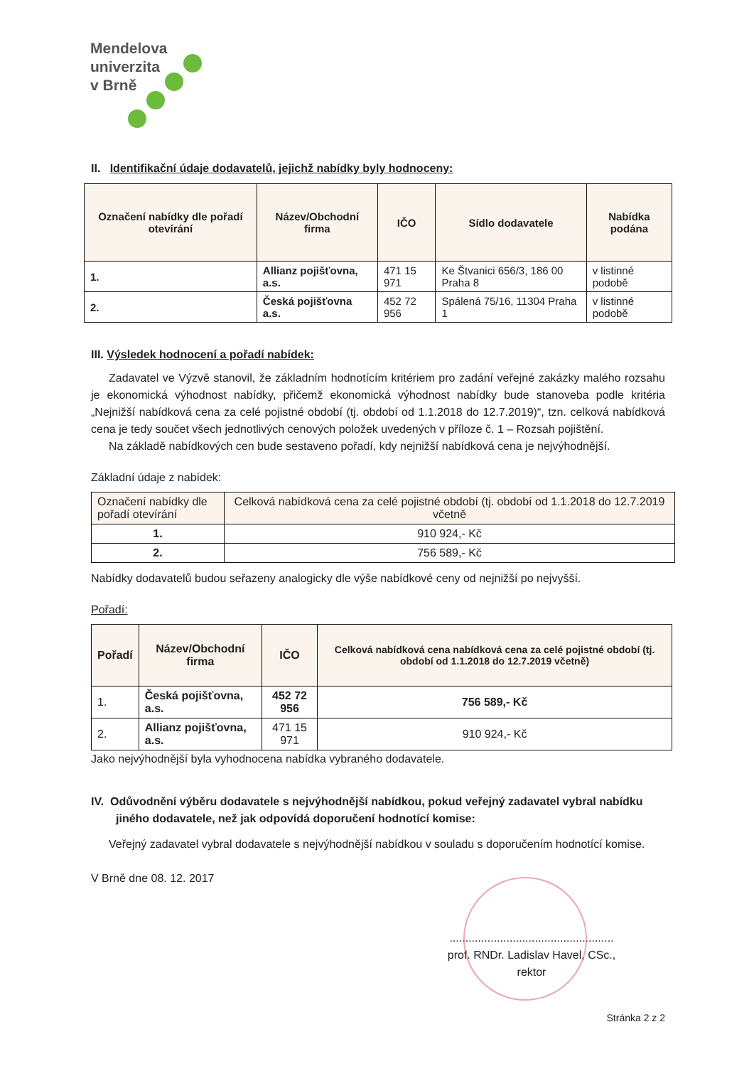Mendelova
univerzita
v Brně
II. Identifikační údaje dodavatelů, jejichž nabídky byly hodnoceny:
| Označení nabídky dle pořadí otevírání | Název/Obchodní firma | IČO | Sídlo dodavatele | Nabídka podána |
| --- | --- | --- | --- | --- |
| 1. | Allianz pojišťovna, a.s. | 471 15 971 | Ke Štvanici 656/3, 186 00 Praha 8 | v listinné podobě |
| 2. | Česká pojišťovna a.s. | 452 72 956 | Spálená 75/16, 11304 Praha 1 | v listinné podobě |
III. Výsledek hodnocení a pořadí nabídek:
Zadavatel ve Výzvě stanovil, že základním hodnotícím kritériem pro zadání veřejné zakázky malého rozsahu je ekonomická výhodnost nabídky, přičemž ekonomická výhodnost nabídky bude stanoveba podle kritéria „Nejnižší nabídková cena za celé pojistné období (tj. období od 1.1.2018 do 12.7.2019)“, tzn. celková nabídková cena je tedy součet všech jednotlivých cenových položek uvedených v příloze č. 1 – Rozsah pojištění.
Na základě nabídkových cen bude sestaveno pořadí, kdy nejnižší nabídková cena je nejvýhodnější.
Základní údaje z nabídek:
| Označení nabídky dle pořadí otevírání | Celková nabídková cena za celé pojistné období (tj. období od 1.1.2018 do 12.7.2019 včetně |
| --- | --- |
| 1. | 910 924,- Kč |
| 2. | 756 589,- Kč |
Nabídky dodavatelů budou seřazeny analogicky dle výše nabídkové ceny od nejnižší po nejvyšší.
Pořadí:
| Pořadí | Název/Obchodní firma | IČO | Celková nabídková cena nabídková cena za celé pojistné období (tj. období od 1.1.2018 do 12.7.2019 včetně) |
| --- | --- | --- | --- |
| 1. | Česká pojišťovna, a.s. | 452 72 956 | 756 589,- Kč |
| 2. | Allianz pojišťovna, a.s. | 471 15 971 | 910 924,- Kč |
Jako nejvýhodnější byla vyhodnocena nabídka vybraného dodavatele.
IV. Odůvodnění výběru dodavatele s nejvýhodnější nabídkou, pokud veřejný zadavatel vybral nabídku jiného dodavatele, než jak odpovídá doporučení hodnotící komise:
Veřejný zadavatel vybral dodavatele s nejvýhodnější nabídkou v souladu s doporučením hodnotící komise.
V Brně dne 08. 12. 2017
....................................................
prof. RNDr. Ladislav Havel, CSc.,
rektor
Stránka 2 z 2